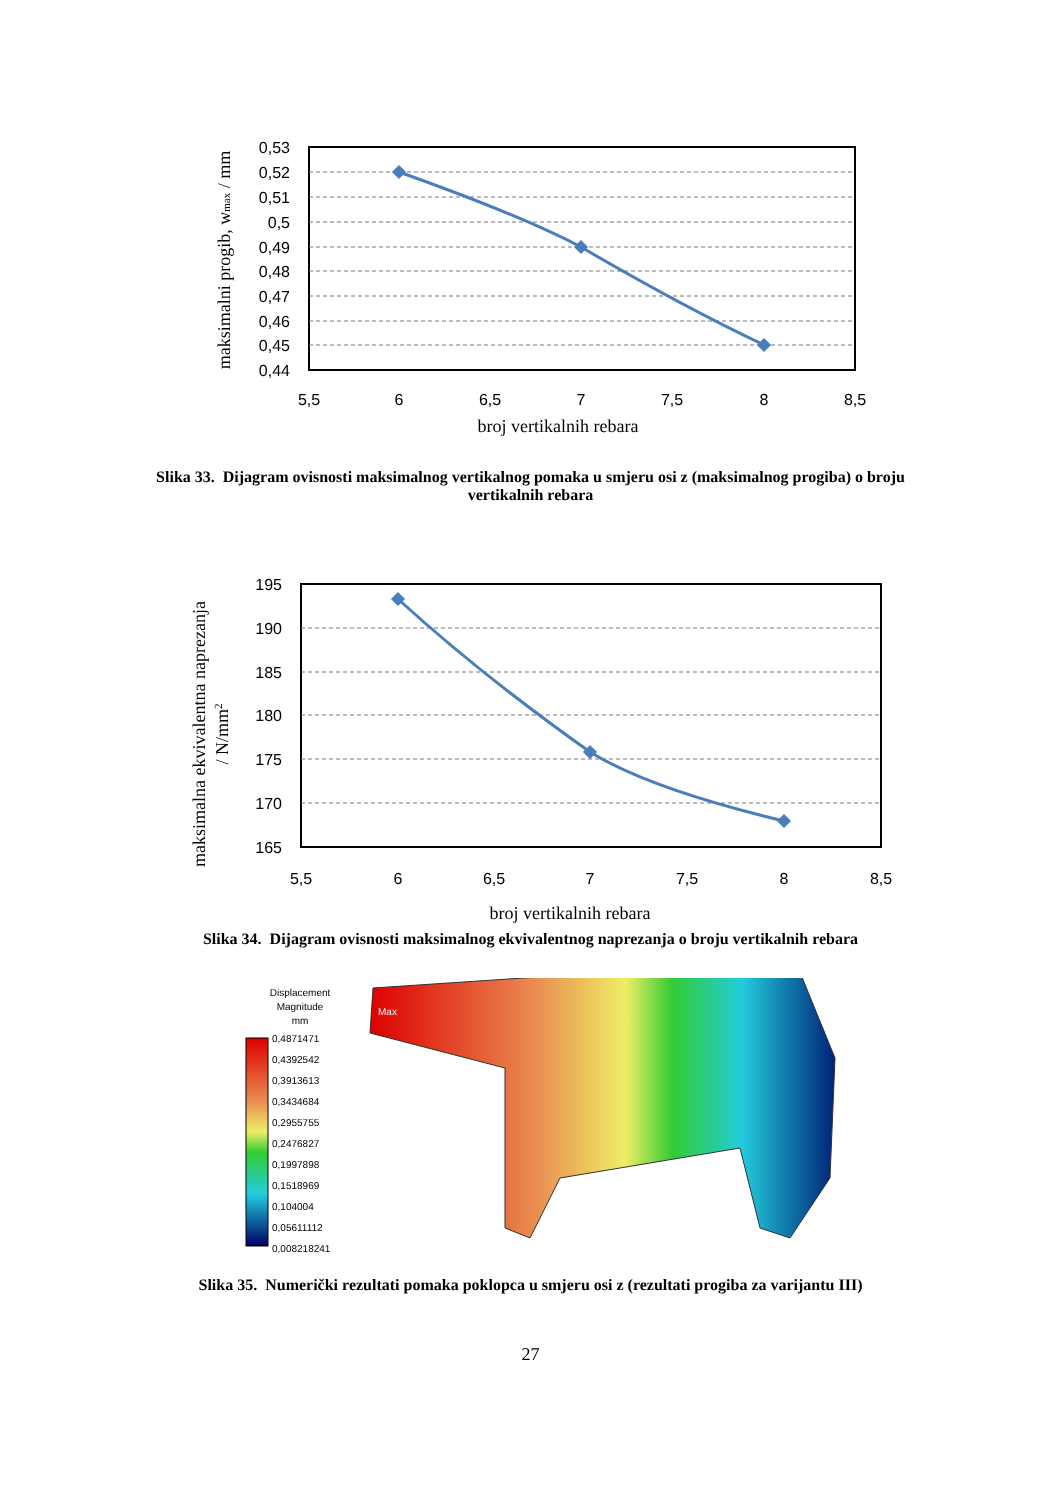0,53
0,52
0,51
0,5
0,49
0,48
0,47
0,46
0,45
0,44
5,5
6
6,5
7
7,5
8
8,5
broj vertikalnih rebara
maksimalni progib, wmax / mm
Slika 33. Dijagram ovisnosti maksimalnog vertikalnog pomaka u smjeru osi z (maksimalnog progiba) o broju vertikalnih rebara
195
190
185
180
175
170
165
5,5
6
6,5
7
7,5
8
8,5
broj vertikalnih rebara
maksimalna ekvivalentna naprezanja
/ N/mm2
Slika 34. Dijagram ovisnosti maksimalnog ekvivalentnog naprezanja o broju vertikalnih rebara
Displacement
Magnitude
mm
0,4871471
0,4392542
0,3913613
0,3434684
0,2955755
0,2476827
0,1997898
0,1518969
0,104004
0,05611112
0,008218241
Max
Slika 35. Numerički rezultati pomaka poklopca u smjeru osi z (rezultati progiba za varijantu III)
27